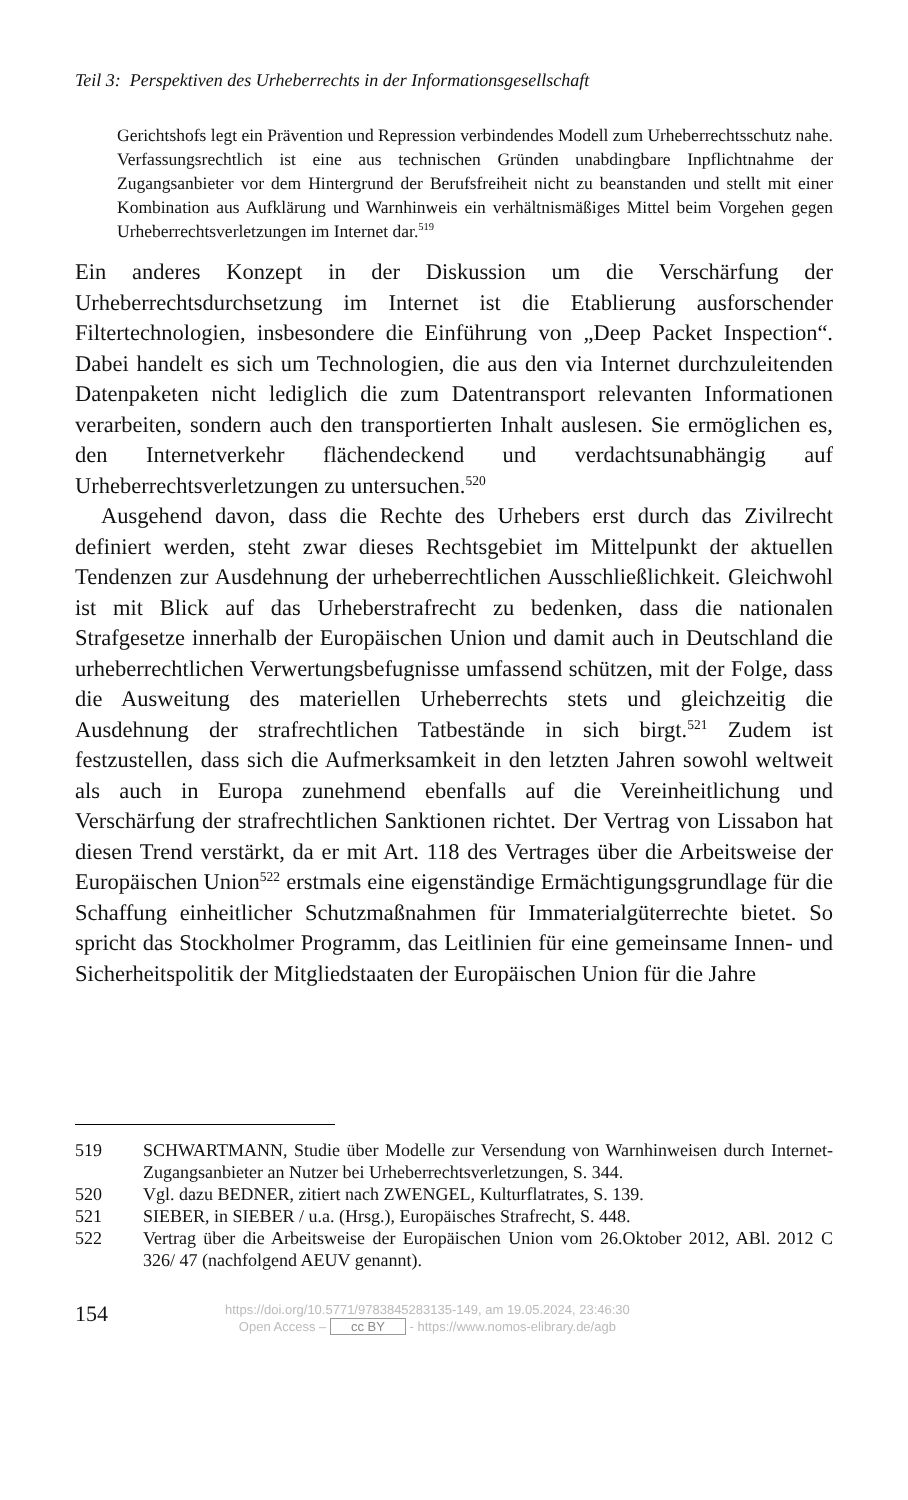Teil 3: Perspektiven des Urheberrechts in der Informationsgesellschaft
Gerichtshofs legt ein Prävention und Repression verbindendes Modell zum Urheberrechtsschutz nahe. Verfassungsrechtlich ist eine aus technischen Gründen unabdingbare Inpflichtnahme der Zugangsanbieter vor dem Hintergrund der Berufsfreiheit nicht zu beanstanden und stellt mit einer Kombination aus Aufklärung und Warnhinweis ein verhältnismäßiges Mittel beim Vorgehen gegen Urheberrechtsverletzungen im Internet dar.<sup>519</sup>
Ein anderes Konzept in der Diskussion um die Verschärfung der Urheberrechtsdurchsetzung im Internet ist die Etablierung ausforschender Filtertechnologien, insbesondere die Einführung von „Deep Packet Inspection“. Dabei handelt es sich um Technologien, die aus den via Internet durchzuleitenden Datenpaketen nicht lediglich die zum Datentransport relevanten Informationen verarbeiten, sondern auch den transportierten Inhalt auslesen. Sie ermöglichen es, den Internetverkehr flächendeckend und verdachtsunabhängig auf Urheberrechtsverletzungen zu untersuchen.<sup>520</sup>
Ausgehend davon, dass die Rechte des Urhebers erst durch das Zivilrecht definiert werden, steht zwar dieses Rechtsgebiet im Mittelpunkt der aktuellen Tendenzen zur Ausdehnung der urheberrechtlichen Ausschließlichkeit. Gleichwohl ist mit Blick auf das Urheberstrafrecht zu bedenken, dass die nationalen Strafgesetze innerhalb der Europäischen Union und damit auch in Deutschland die urheberrechtlichen Verwertungsbefugnisse umfassend schützen, mit der Folge, dass die Ausweitung des materiellen Urheberrechts stets und gleichzeitig die Ausdehnung der strafrechtlichen Tatbestände in sich birgt.<sup>521</sup> Zudem ist festzustellen, dass sich die Aufmerksamkeit in den letzten Jahren sowohl weltweit als auch in Europa zunehmend ebenfalls auf die Vereinheitlichung und Verschärfung der strafrechtlichen Sanktionen richtet. Der Vertrag von Lissabon hat diesen Trend verstärkt, da er mit Art. 118 des Vertrages über die Arbeitsweise der Europäischen Union<sup>522</sup> erstmals eine eigenständige Ermächtigungsgrundlage für die Schaffung einheitlicher Schutzmaßnahmen für Immaterialgüterrechte bietet. So spricht das Stockholmer Programm, das Leitlinien für eine gemeinsame Innen- und Sicherheitspolitik der Mitgliedstaaten der Europäischen Union für die Jahre
519 SCHWARTMANN, Studie über Modelle zur Versendung von Warnhinweisen durch Internet-Zugangsanbieter an Nutzer bei Urheberrechtsverletzungen, S. 344.
520 Vgl. dazu BEDNER, zitiert nach ZWENGEL, Kulturflatrates, S. 139.
521 SIEBER, in SIEBER / u.a. (Hrsg.), Europäisches Strafrecht, S. 448.
522 Vertrag über die Arbeitsweise der Europäischen Union vom 26.Oktober 2012, ABl. 2012 C 326/ 47 (nachfolgend AEUV genannt).
154
https://doi.org/10.5771/9783845283135-149, am 19.05.2024, 23:46:30
Open Access – cc BY - https://www.nomos-elibrary.de/agb